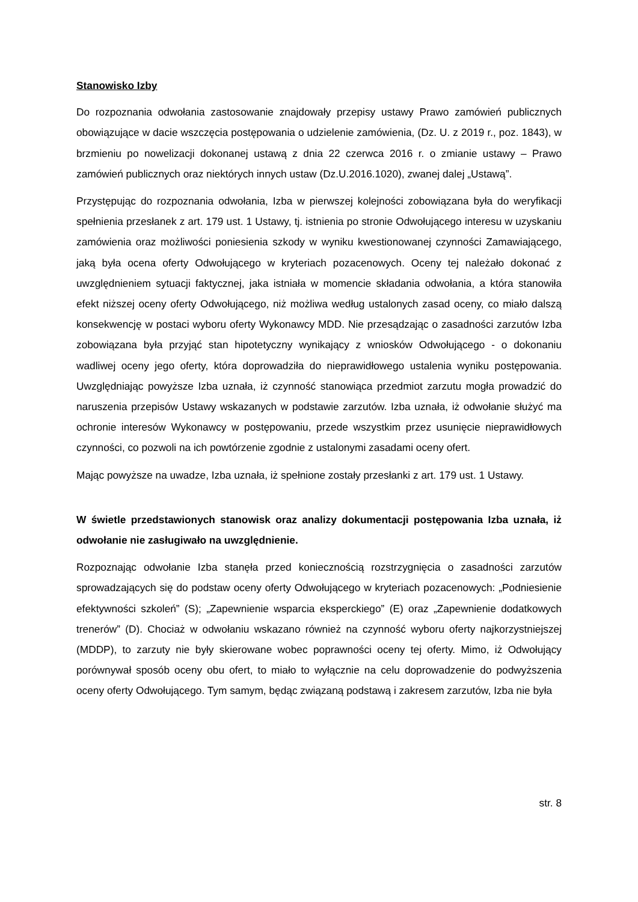Stanowisko Izby
Do rozpoznania odwołania zastosowanie znajdowały przepisy ustawy Prawo zamówień publicznych obowiązujące w dacie wszczęcia postępowania o udzielenie zamówienia, (Dz. U. z 2019 r., poz. 1843), w brzmieniu po nowelizacji dokonanej ustawą z dnia 22 czerwca 2016 r. o zmianie ustawy – Prawo zamówień publicznych oraz niektórych innych ustaw (Dz.U.2016.1020), zwanej dalej „Ustawą”.
Przystępując do rozpoznania odwołania, Izba w pierwszej kolejności zobowiązana była do weryfikacji spełnienia przesłanek z art. 179 ust. 1 Ustawy, tj. istnienia po stronie Odwołującego interesu w uzyskaniu zamówienia oraz możliwości poniesienia szkody w wyniku kwestionowanej czynności Zamawiającego, jaką była ocena oferty Odwołującego w kryteriach pozacenowych. Oceny tej należało dokonać z uwzględnieniem sytuacji faktycznej, jaka istniała w momencie składania odwołania, a która stanowiła efekt niższej oceny oferty Odwołującego, niż możliwa według ustalonych zasad oceny, co miało dalszą konsekwencję w postaci wyboru oferty Wykonawcy MDD. Nie przesądzając o zasadności zarzutów Izba zobowiązana była przyjąć stan hipotetyczny wynikający z wniosków Odwołującego - o dokonaniu wadliwej oceny jego oferty, która doprowadziła do nieprawidłowego ustalenia wyniku postępowania. Uwzględniając powyższe Izba uznała, iż czynność stanowiąca przedmiot zarzutu mogła prowadzić do naruszenia przepisów Ustawy wskazanych w podstawie zarzutów. Izba uznała, iż odwołanie służyć ma ochronie interesów Wykonawcy w postępowaniu, przede wszystkim przez usunięcie nieprawidłowych czynności, co pozwoli na ich powtórzenie zgodnie z ustalonymi zasadami oceny ofert.
Mając powyższe na uwadze, Izba uznała, iż spełnione zostały przesłanki z art. 179 ust. 1 Ustawy.
W świetle przedstawionych stanowisk oraz analizy dokumentacji postępowania Izba uznała, iż odwołanie nie zasługiwało na uwzględnienie.
Rozpoznając odwołanie Izba stanęła przed koniecznością rozstrzygnięcia o zasadności zarzutów sprowadzających się do podstaw oceny oferty Odwołującego w kryteriach pozacenowych: „Podniesienie efektywności szkoleń” (S); „Zapewnienie wsparcia eksperckiego” (E) oraz „Zapewnienie dodatkowych trenerów” (D). Chociaż w odwołaniu wskazano również na czynność wyboru oferty najkorzystniejszej (MDDP), to zarzuty nie były skierowane wobec poprawności oceny tej oferty. Mimo, iż Odwołujący porównywał sposób oceny obu ofert, to miało to wyłącznie na celu doprowadzenie do podwyższenia oceny oferty Odwołującego. Tym samym, będąc związaną podstawą i zakresem zarzutów, Izba nie była
str. 8